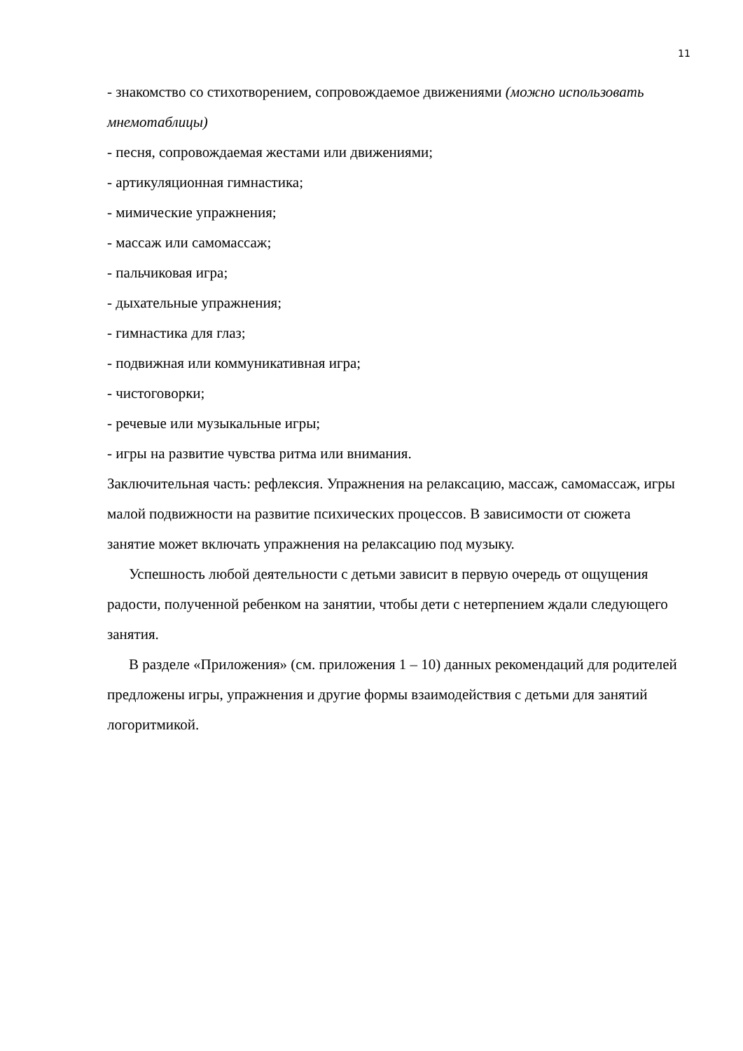11
- знакомство со стихотворением, сопровождаемое движениями (можно использовать мнемотаблицы)
- песня, сопровождаемая жестами или движениями;
- артикуляционная гимнастика;
- мимические упражнения;
- массаж или самомассаж;
- пальчиковая игра;
- дыхательные упражнения;
- гимнастика для глаз;
- подвижная или коммуникативная игра;
- чистоговорки;
- речевые или музыкальные игры;
- игры на развитие чувства ритма или внимания.
Заключительная часть: рефлексия. Упражнения на релаксацию, массаж, самомассаж, игры малой подвижности на развитие психических процессов. В зависимости от сюжета занятие может включать упражнения на релаксацию под музыку.
Успешность любой деятельности с детьми зависит в первую очередь от ощущения радости, полученной ребенком на занятии, чтобы дети с нетерпением ждали следующего занятия.
В разделе «Приложения» (см. приложения 1 – 10) данных рекомендаций для родителей предложены игры, упражнения и другие формы взаимодействия с детьми для занятий логоритмикой.